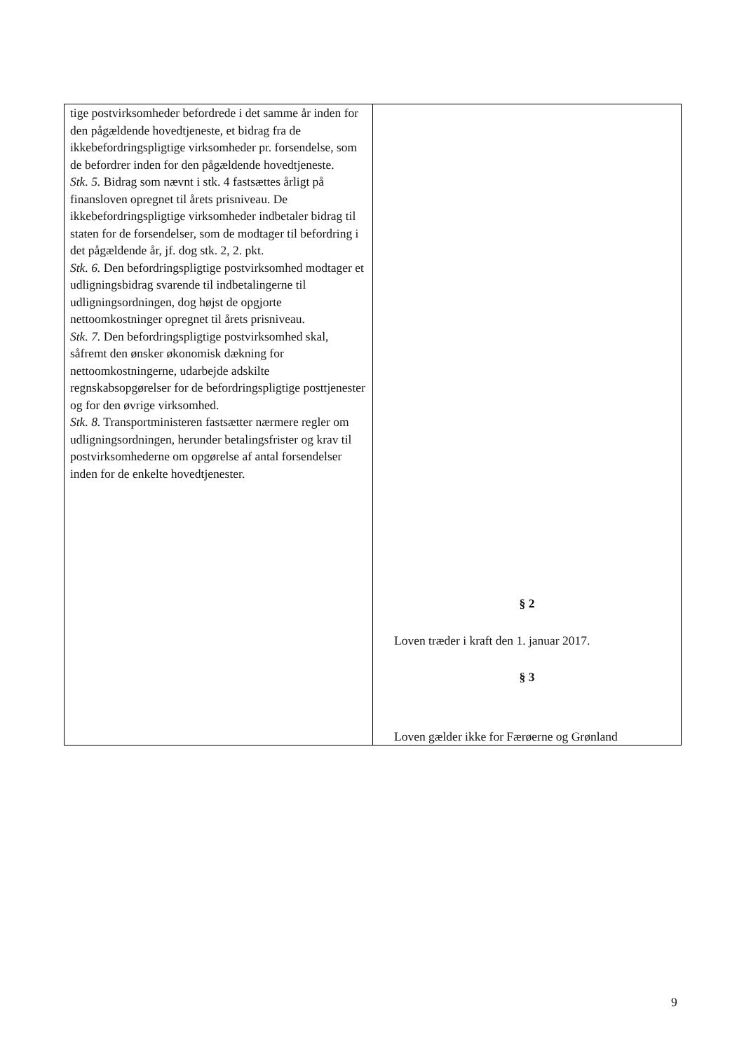| tige postvirksomheder befordrede i det samme år inden for den pågældende hovedtjeneste, et bidrag fra de ikkebefordringspligtige virksomheder pr. forsendelse, som de befordrer inden for den pågældende hovedtjeneste. Stk. 5. Bidrag som nævnt i stk. 4 fastsættes årligt på finansloven opregnet til årets prisniveau. De ikkebefordringspligtige virksomheder indbetaler bidrag til staten for de forsendelser, som de modtager til befordring i det pågældende år, jf. dog stk. 2, 2. pkt. Stk. 6. Den befordringspligtige postvirksomhed modtager et udligningsbidrag svarende til indbetalingerne til udligningsordningen, dog højst de opgjorte nettoomkostninger opregnet til årets prisniveau. Stk. 7. Den befordringspligtige postvirksomhed skal, såfremt den ønsker økonomisk dækning for nettoomkostningerne, udarbejde adskilte regnskabsopgørelser for de befordringspligtige posttjenester og for den øvrige virksomhed. Stk. 8. Transportministeren fastsætter nærmere regler om udligningsordningen, herunder betalingsfrister og krav til postvirksomhederne om opgørelse af antal forsendelser inden for de enkelte hovedtjenester. | § 2 Loven træder i kraft den 1. januar 2017. § 3 Loven gælder ikke for Færøerne og Grønland |
9